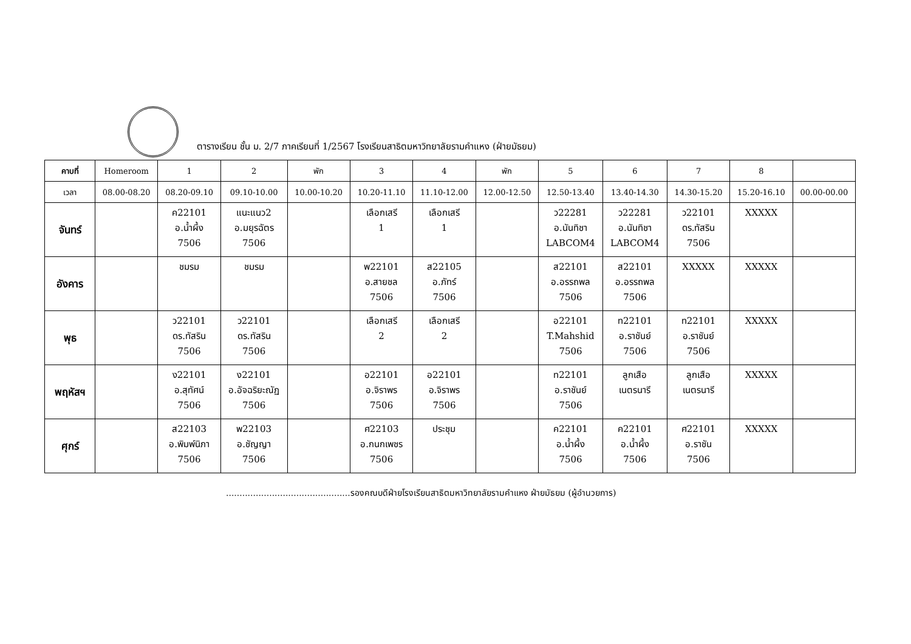ตารางเรียน ชั้น ม. 2/7 ภาคเรียนที่ 1/2567 โรงเรียนสาธิตมหาวิทยาลัยรามคำแหง (ฝ่ายมัธยม)
| คาบที่ | Homeroom | 1 | 2 | พัก | 3 | 4 | พัก | 5 | 6 | 7 | 8 | |
| --- | --- | --- | --- | --- | --- | --- | --- | --- | --- | --- | --- | --- |
| เวลา | 08.00-08.20 | 08.20-09.10 | 09.10-10.00 | 10.00-10.20 | 10.20-11.10 | 11.10-12.00 | 12.00-12.50 | 12.50-13.40 | 13.40-14.30 | 14.30-15.20 | 15.20-16.10 | 00.00-00.00 |
| จันทร์ | | ค22101 อ.น้ำผึ้ง 7506 | แนะแนว2 อ.มยุรฉัตร 7506 | | เลือกเสรี 1 | เลือกเสรี 1 | | ว22281 อ.นันทิชา LABCOM4 | ว22281 อ.นันทิชา LABCOM4 | ว22101 ดร.ทัสริน 7506 | XXXXX | |
| อังคาร | | ชมรม | ชมรม | | พ22101 อ.สายชล 7506 | ส22105 อ.ภัทร์ 7506 | | ส22101 อ.อรรถพล 7506 | ส22101 อ.อรรถพล 7506 | XXXXX | XXXXX | |
| พุธ | | ว22101 ดร.ทัสริน 7506 | ว22101 ดร.ทัสริน 7506 | | เลือกเสรี 2 | เลือกเสรี 2 | | อ22101 T.Mahshid 7506 | ท22101 อ.ราชันย์ 7506 | ท22101 อ.ราชันย์ 7506 | XXXXX | |
| พฤหัสฯ | | ง22101 อ.สุทัศน์ 7506 | ง22101 อ.อัจฉริยะณัฏ 7506 | | อ22101 อ.จิราพร 7506 | อ22101 อ.จิราพร 7506 | | ท22101 อ.ราชันย์ 7506 | ลูกเสือ เนตรนารี | ลูกเสือ เนตรนารี | XXXXX | |
| ศุกร์ | | ส22103 อ.พิมพ์นิภา 7506 | พ22103 อ.ชัญญา 7506 | | ศ22103 อ.กนกเพชร 7506 | ประชุม | | ค22101 อ.น้ำผึ้ง 7506 | ค22101 อ.น้ำผึ้ง 7506 | ศ22101 อ.ราชัน 7506 | XXXXX | |
..............................................รองคณบดีฝ่ายโรงเรียนสาธิตมหาวิทยาลัยรามคำแหง ฝ่ายมัธยม (ผู้อำนวยการ)